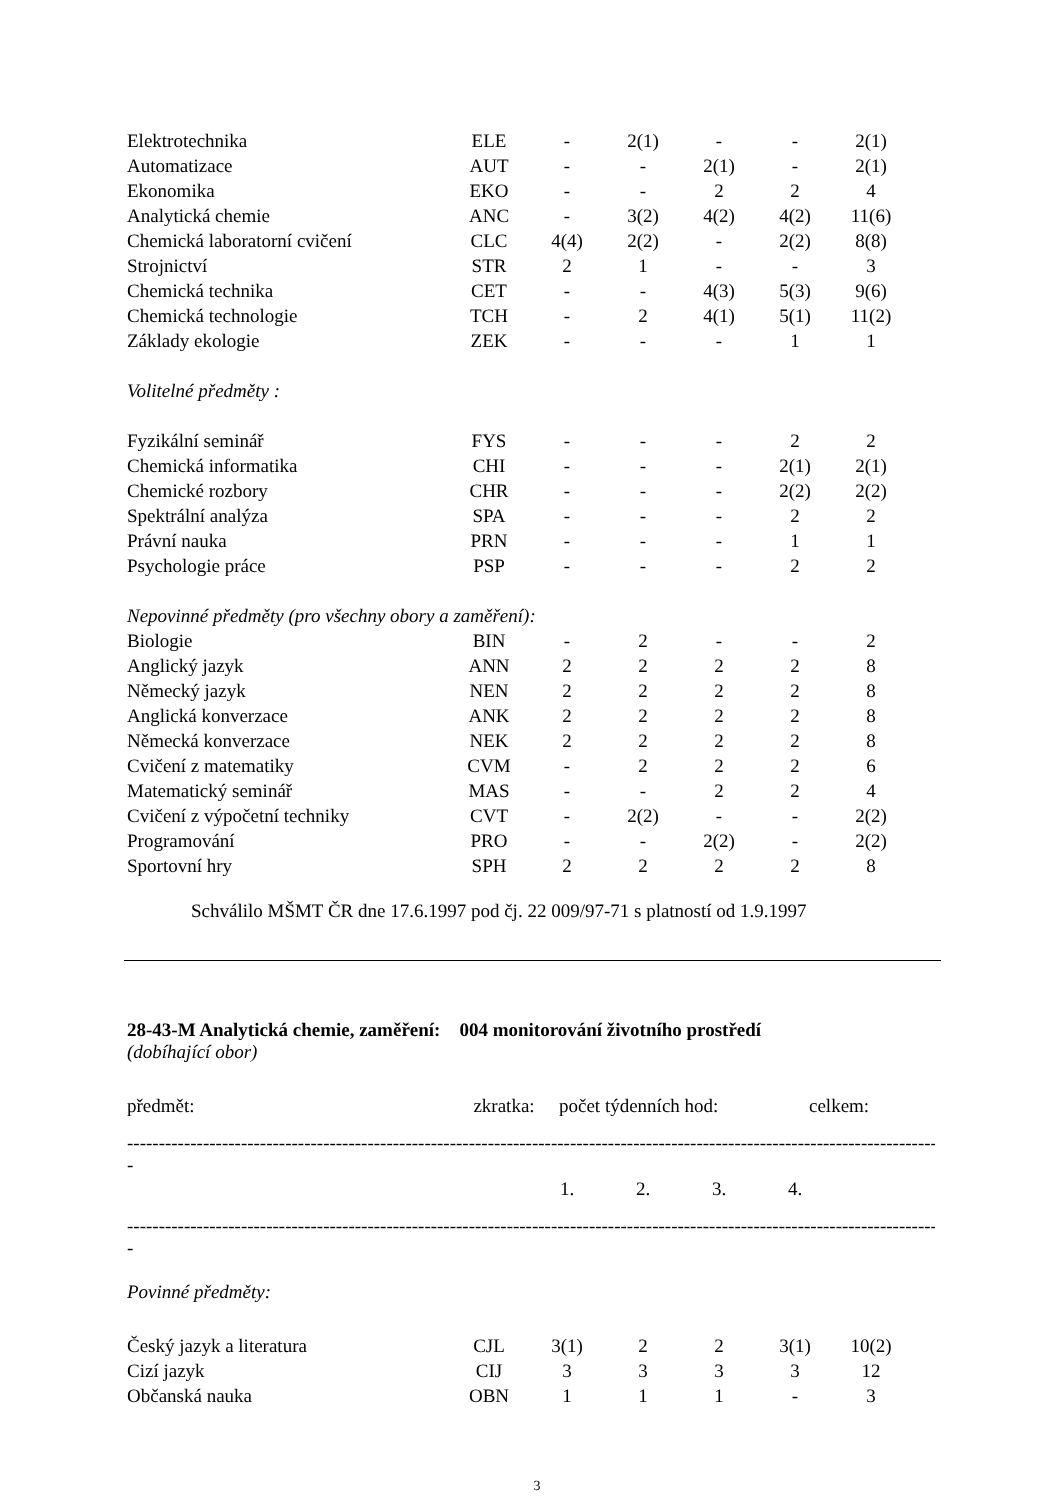| Elektrotechnika | ELE | - | 2(1) | - | - | 2(1) |
| Automatizace | AUT | - | - | 2(1) | - | 2(1) |
| Ekonomika | EKO | - | - | 2 | 2 | 4 |
| Analytická chemie | ANC | - | 3(2) | 4(2) | 4(2) | 11(6) |
| Chemická laboratorní cvičení | CLC | 4(4) | 2(2) | - | 2(2) | 8(8) |
| Strojnictví | STR | 2 | 1 | - | - | 3 |
| Chemická technika | CET | - | - | 4(3) | 5(3) | 9(6) |
| Chemická technologie | TCH | - | 2 | 4(1) | 5(1) | 11(2) |
| Základy ekologie | ZEK | - | - | - | 1 | 1 |
| Volitelné předměty : | | | | | | |
| Fyzikální seminář | FYS | - | - | - | 2 | 2 |
| Chemická informatika | CHI | - | - | - | 2(1) | 2(1) |
| Chemické rozbory | CHR | - | - | - | 2(2) | 2(2) |
| Spektrální analýza | SPA | - | - | - | 2 | 2 |
| Právní nauka | PRN | - | - | - | 1 | 1 |
| Psychologie práce | PSP | - | - | - | 2 | 2 |
| Nepovinné předměty (pro všechny obory a zaměření): | | | | | | |
| Biologie | BIN | - | 2 | - | - | 2 |
| Anglický jazyk | ANN | 2 | 2 | 2 | 2 | 8 |
| Německý jazyk | NEN | 2 | 2 | 2 | 2 | 8 |
| Anglická konverzace | ANK | 2 | 2 | 2 | 2 | 8 |
| Německá konverzace | NEK | 2 | 2 | 2 | 2 | 8 |
| Cvičení z matematiky | CVM | - | 2 | 2 | 2 | 6 |
| Matematický seminář | MAS | - | - | 2 | 2 | 4 |
| Cvičení z výpočetní techniky | CVT | - | 2(2) | - | - | 2(2) |
| Programování | PRO | - | - | 2(2) | - | 2(2) |
| Sportovní hry | SPH | 2 | 2 | 2 | 2 | 8 |
Schválilo MŠMT ČR dne 17.6.1997 pod čj. 22 009/97-71 s platností od 1.9.1997
28-43-M Analytická chemie, zaměření: 004 monitorování životního prostředí
(dobíhající obor)
| předmět: | zkratka: | počet týdenních hod: | celkem: |
------------------------------------------------------------------------------------------------------------------------------------------------
-
| | | 1. | 2. | 3. | 4. | |
------------------------------------------------------------------------------------------------------------------------------------------------
-
Povinné předměty:
| Český jazyk a literatura | CJL | 3(1) | 2 | 2 | 3(1) | 10(2) |
| Cizí jazyk | CIJ | 3 | 3 | 3 | 3 | 12 |
| Občanská nauka | OBN | 1 | 1 | 1 | - | 3 |
3